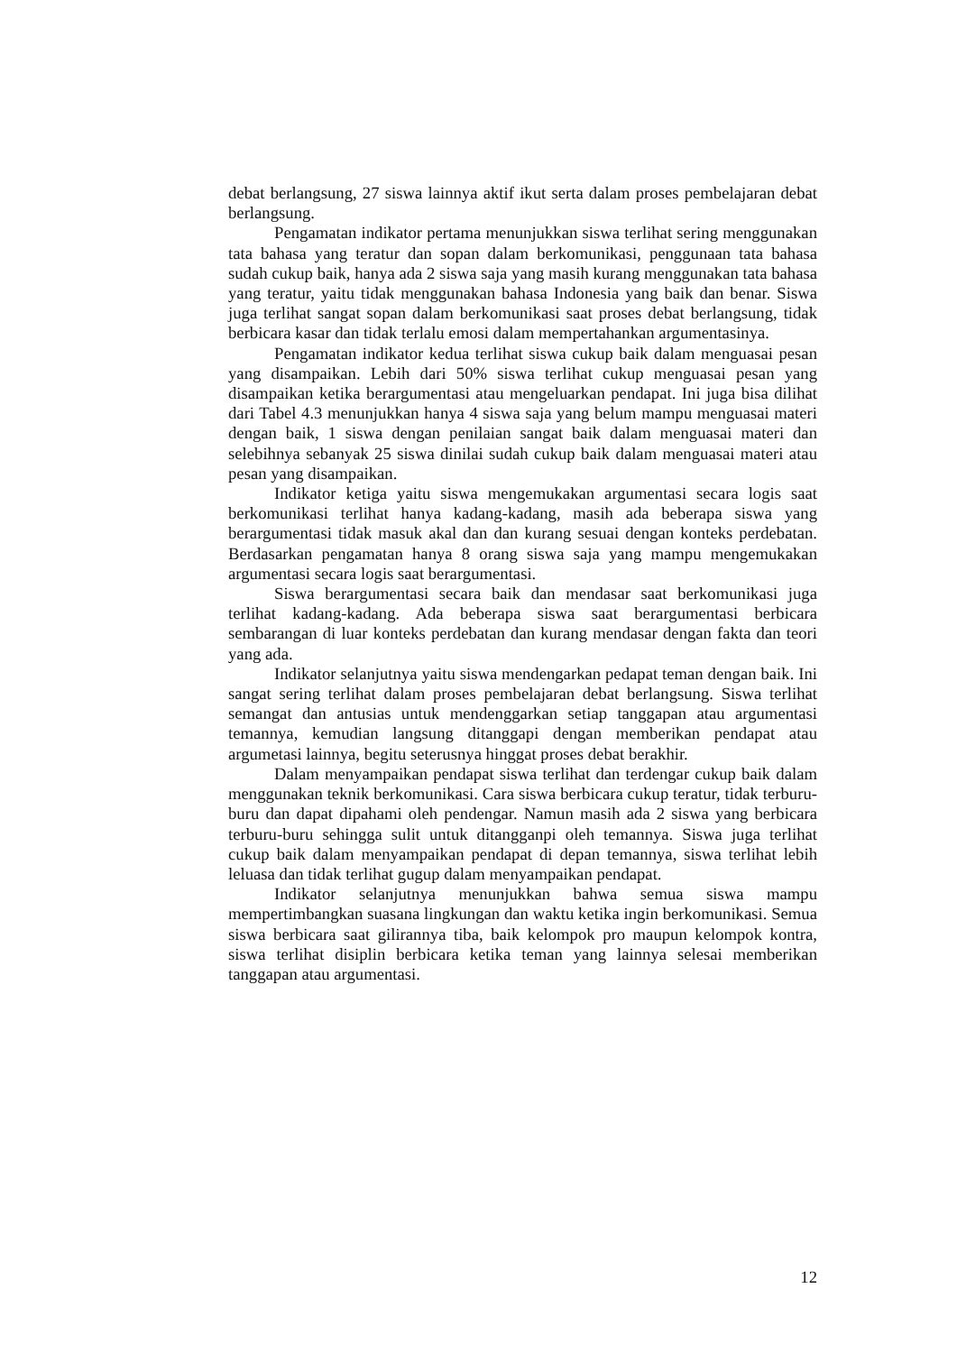debat berlangsung, 27 siswa lainnya aktif ikut serta dalam proses pembelajaran debat berlangsung.
Pengamatan indikator pertama menunjukkan siswa terlihat sering menggunakan tata bahasa yang teratur dan sopan dalam berkomunikasi, penggunaan tata bahasa sudah cukup baik, hanya ada 2 siswa saja yang masih kurang menggunakan tata bahasa yang teratur, yaitu tidak menggunakan bahasa Indonesia yang baik dan benar. Siswa juga terlihat sangat sopan dalam berkomunikasi saat proses debat berlangsung, tidak berbicara kasar dan tidak terlalu emosi dalam mempertahankan argumentasinya.
Pengamatan indikator kedua terlihat siswa cukup baik dalam menguasai pesan yang disampaikan. Lebih dari 50% siswa terlihat cukup menguasai pesan yang disampaikan ketika berargumentasi atau mengeluarkan pendapat. Ini juga bisa dilihat dari Tabel 4.3 menunjukkan hanya 4 siswa saja yang belum mampu menguasai materi dengan baik, 1 siswa dengan penilaian sangat baik dalam menguasai materi dan selebihnya sebanyak 25 siswa dinilai sudah cukup baik dalam menguasai materi atau pesan yang disampaikan.
Indikator ketiga yaitu siswa mengemukakan argumentasi secara logis saat berkomunikasi terlihat hanya kadang-kadang, masih ada beberapa siswa yang berargumentasi tidak masuk akal dan dan kurang sesuai dengan konteks perdebatan. Berdasarkan pengamatan hanya 8 orang siswa saja yang mampu mengemukakan argumentasi secara logis saat berargumentasi.
Siswa berargumentasi secara baik dan mendasar saat berkomunikasi juga terlihat kadang-kadang. Ada beberapa siswa saat berargumentasi berbicara sembarangan di luar konteks perdebatan dan kurang mendasar dengan fakta dan teori yang ada.
Indikator selanjutnya yaitu siswa mendengarkan pedapat teman dengan baik. Ini sangat sering terlihat dalam proses pembelajaran debat berlangsung. Siswa terlihat semangat dan antusias untuk mendenggarkan setiap tanggapan atau argumentasi temannya, kemudian langsung ditanggapi dengan memberikan pendapat atau argumetasi lainnya, begitu seterusnya hinggat proses debat berakhir.
Dalam menyampaikan pendapat siswa terlihat dan terdengar cukup baik dalam menggunakan teknik berkomunikasi. Cara siswa berbicara cukup teratur, tidak terburu-buru dan dapat dipahami oleh pendengar. Namun masih ada 2 siswa yang berbicara terburu-buru sehingga sulit untuk ditangganpi oleh temannya. Siswa juga terlihat cukup baik dalam menyampaikan pendapat di depan temannya, siswa terlihat lebih leluasa dan tidak terlihat gugup dalam menyampaikan pendapat.
Indikator selanjutnya menunjukkan bahwa semua siswa mampu mempertimbangkan suasana lingkungan dan waktu ketika ingin berkomunikasi. Semua siswa berbicara saat gilirannya tiba, baik kelompok pro maupun kelompok kontra, siswa terlihat disiplin berbicara ketika teman yang lainnya selesai memberikan tanggapan atau argumentasi.
12